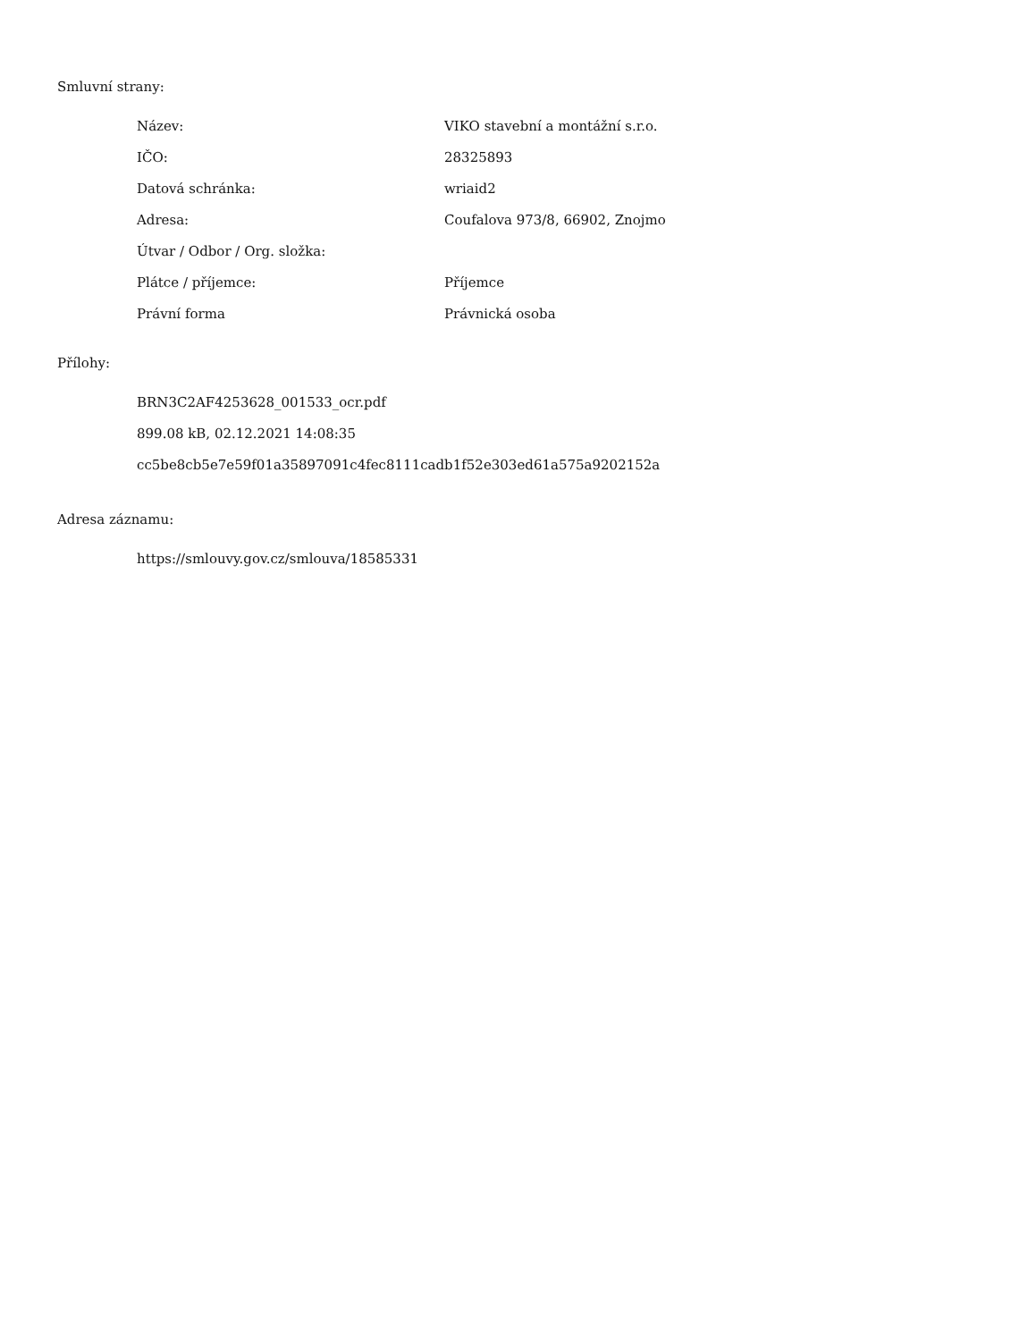Smluvní strany:
| Název: | VIKO stavební a montážní s.r.o. |
| IČO: | 28325893 |
| Datová schránka: | wriaid2 |
| Adresa: | Coufalova 973/8, 66902, Znojmo |
| Útvar / Odbor / Org. složka: | |
| Plátce / příjemce: | Příjemce |
| Právní forma | Právnická osoba |
Přílohy:
BRN3C2AF4253628_001533_ocr.pdf
899.08 kB, 02.12.2021 14:08:35
cc5be8cb5e7e59f01a35897091c4fec8111cadb1f52e303ed61a575a9202152a
Adresa záznamu:
https://smlouvy.gov.cz/smlouva/18585331